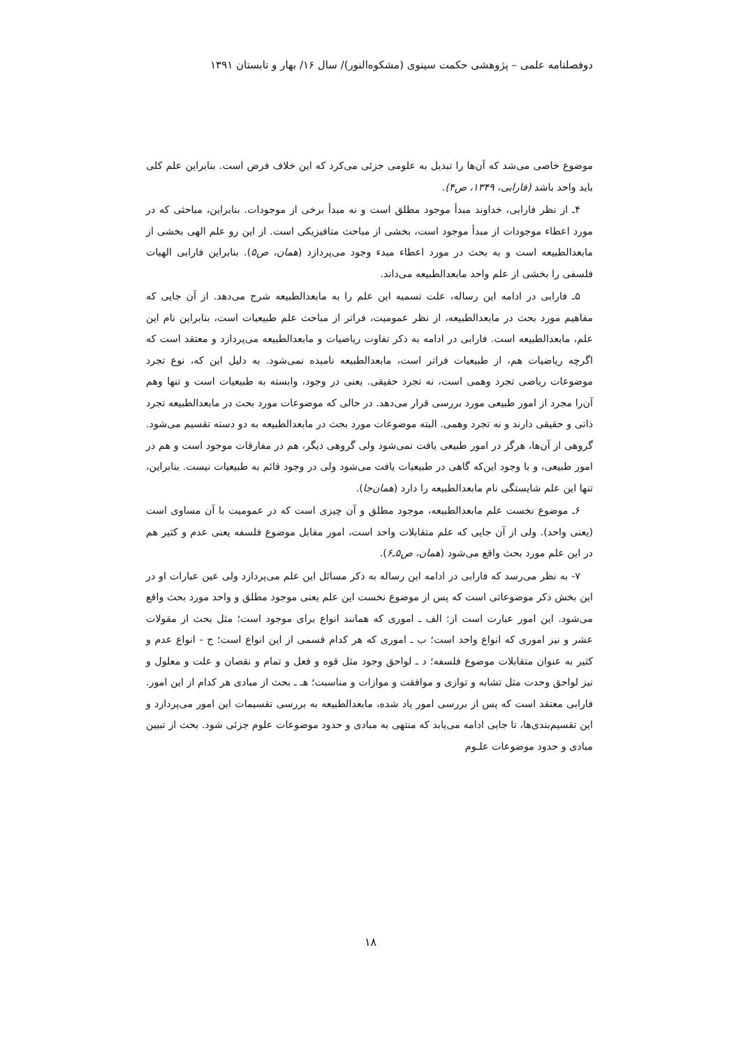دوفصلنامه علمی – پژوهشی حکمت سینوی (مشکوه‌النور)/ سال ۱۶/ بهار و تابستان ۱۳۹۱
موضوع خاصی می‌شد که آن‌ها را تبدیل به علومی جزئی می‌کرد که این خلاف فرض است. بنابراین علم کلی باید واحد باشد (فارابی، ۱۳۴۹، ص۴).
۴ـ از نظر فارابی، خداوند مبدأ موجود مطلق است و نه مبدأ برخی از موجودات. بنابراین، مباحثی که در مورد اعطاء موجودات از مبدأ موجود است، بخشی از مباحث متافیزیکی است. از این رو علم الهی بخشی از مابعدالطبیعه است و به بحث در مورد اعطاء مبدء وجود می‌پردازد (همان، ص۵). بنابراین فارابی الهیات فلسفی را بخشی از علم واحد مابعدالطبیعه می‌داند.
۵ـ فارابی در ادامه این رساله، علت تسمیه این علم را به مابعدالطبیعه شرح می‌دهد. از آن جایی که مفاهیم مورد بحث در مابعدالطبیعه، از نظر عمومیت، فراتر از مباحث علم طبیعیات است، بنابراین نام این علم، مابعدالطبیعه است. فارابی در ادامه به ذکر تفاوت ریاضیات و مابعدالطبیعه می‌پردازد و معتقد است که اگرچه ریاضیات هم، از طبیعیات فراتر است، مابعدالطبیعه نامیده نمی‌شود. به دلیل این که، نوع تجرد موضوعات ریاضی تجرد وهمی است، نه تجرد حقیقی. یعنی در وجود، وابسته به طبیعیات است و تنها وهم آن‌را مجرد از امور طبیعی مورد بررسی قرار می‌دهد. در حالی که موضوعات مورد بحث در مابعدالطبیعه تجرد ذاتی و حقیقی دارند و نه تجرد وهمی. البته موضوعات مورد بحث در مابعدالطبیعه به دو دسته تقسیم می‌شود. گروهی از آن‌ها، هرگز در امور طبیعی یافت نمی‌شود ولی گروهی دیگر، هم در مفارقات موجود است و هم در امور طبیعی، و با وجود این‌که گاهی در طبیعیات یافت می‌شود ولی در وجود قائم به طبیعیات نیست. بنابراین، تنها این علم شایستگی نام مابعدالطبیعه را دارد (همان‌جا).
۶ـ موضوع نخست علم مابعدالطبیعه، موجود مطلق و آن چیزی است که در عمومیت با آن مساوی است (یعنی واحد). ولی از آن جایی که علم متقابلات واحد است، امور مقابل موضوع فلسفه یعنی عدم و کثیر هم در این علم مورد بحث واقع می‌شود (همان، ص۵ـ۶).
۷- به نظر می‌رسد که فارابی در ادامه این رساله به ذکر مسائل این علم می‌پردازد ولی عین عبارات او در این بخش ذکر موضوعاتی است که پس از موضوع نخست این علم یعنی موجود مطلق و واحد مورد بحث واقع می‌شود. این امور عبارت است از: الف ـ اموری که همانند انواع برای موجود است؛ مثل بحث از مقولات عشر و نیز اموری که انواع واحد است؛ ب ـ اموری که هر کدام قسمی از این انواع است؛ ج - انواع عدم و کثیر به عنوان متقابلات موضوع فلسفه؛ د ـ لواحق وجود مثل قوه و فعل و تمام و نقصان و علت و معلول و نیز لواحق وحدت مثل تشابه و توازی و موافقت و موازات و مناسبت؛ هـ ـ بحث از مبادی هر کدام از این امور. فارابی معتقد است که پس از بررسی امور یاد شده، مابعدالطبیعه به بررسی تقسیمات این امور می‌پردازد و این تقسیم‌بندی‌ها، تا جایی ادامه می‌یابد که منتهی به مبادی و حدود موضوعات علوم جزئی شود. بحث از تبیین مبادی و حدود موضوعات علـوم
۱۸